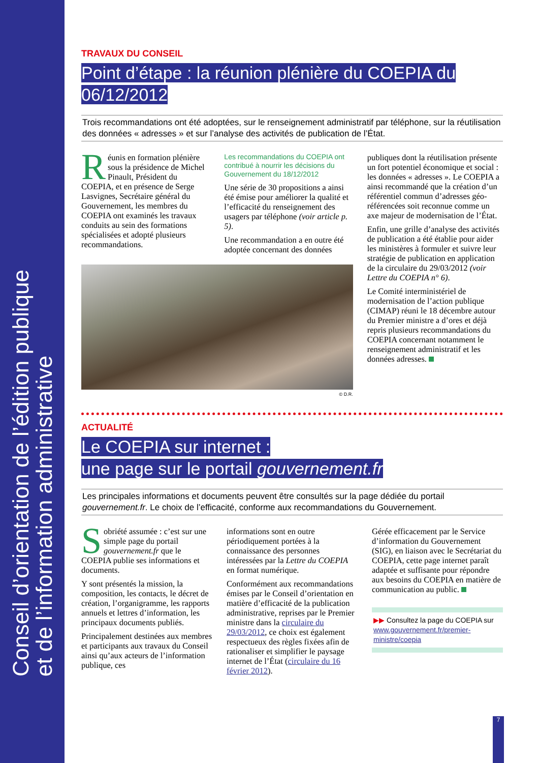Conseil d’orientation de l’édition publique
et de l’information administrative
TRAVAUX DU CONSEIL
Point d’étape : la réunion plénière du COEPIA du 06/12/2012
Trois recommandations ont été adoptées, sur le renseignement administratif par téléphone, sur la réutilisation des données « adresses » et sur l’analyse des activités de publication de l’État.
Réunis en formation plénière sous la présidence de Michel Pinault, Président du COEPIA, et en présence de Serge Lasvignes, Secrétaire général du Gouvernement, les membres du COEPIA ont examinés les travaux conduits au sein des formations spécialisées et adopté plusieurs recommandations.
Les recommandations du COEPIA ont contribué à nourrir les décisions du Gouvernement du 18/12/2012
Une série de 30 propositions a ainsi été émise pour améliorer la qualité et l’efficacité du renseignement des usagers par téléphone (voir article p. 5).
Une recommandation a en outre été adoptée concernant des données
© D.R.
publiques dont la réutilisation présente un fort potentiel économique et social : les données « adresses ». Le COEPIA a ainsi recommandé que la création d’un référentiel commun d’adresses géo-référencées soit reconnue comme un axe majeur de modernisation de l’État.
Enfin, une grille d’analyse des activités de publication a été établie pour aider les ministères à formuler et suivre leur stratégie de publication en application de la circulaire du 29/03/2012 (voir Lettre du COEPIA n° 6).
Le Comité interministériel de modernisation de l’action publique (CIMAP) réuni le 18 décembre autour du Premier ministre a d’ores et déjà repris plusieurs recommandations du COEPIA concernant notamment le renseignement administratif et les données adresses.
ACTUALITÉ
Le COEPIA sur internet :
une page sur le portail gouvernement.fr
Les principales informations et documents peuvent être consultés sur la page dédiée du portail gouvernement.fr. Le choix de l’efficacité, conforme aux recommandations du Gouvernement.
Sobriété assumée : c’est sur une simple page du portail gouvernement.fr que le COEPIA publie ses informations et documents.
Y sont présentés la mission, la composition, les contacts, le décret de création, l’organigramme, les rapports annuels et lettres d’information, les principaux documents publiés.
Principalement destinées aux membres et participants aux travaux du Conseil ainsi qu’aux acteurs de l’information publique, ces
informations sont en outre périodiquement portées à la connaissance des personnes intéressées par la Lettre du COEPIA en format numérique.
Conformément aux recommandations émises par le Conseil d’orientation en matière d’efficacité de la publication administrative, reprises par le Premier ministre dans la circulaire du 29/03/2012, ce choix est également respectueux des règles fixées afin de rationaliser et simplifier le paysage internet de l’État (circulaire du 16 février 2012).
Gérée efficacement par le Service d’information du Gouvernement (SIG), en liaison avec le Secrétariat du COEPIA, cette page internet paraît adaptée et suffisante pour répondre aux besoins du COEPIA en matière de communication au public.
▶▶ Consultez la page du COEPIA sur www.gouvernement.fr/premier-ministre/coepia
7